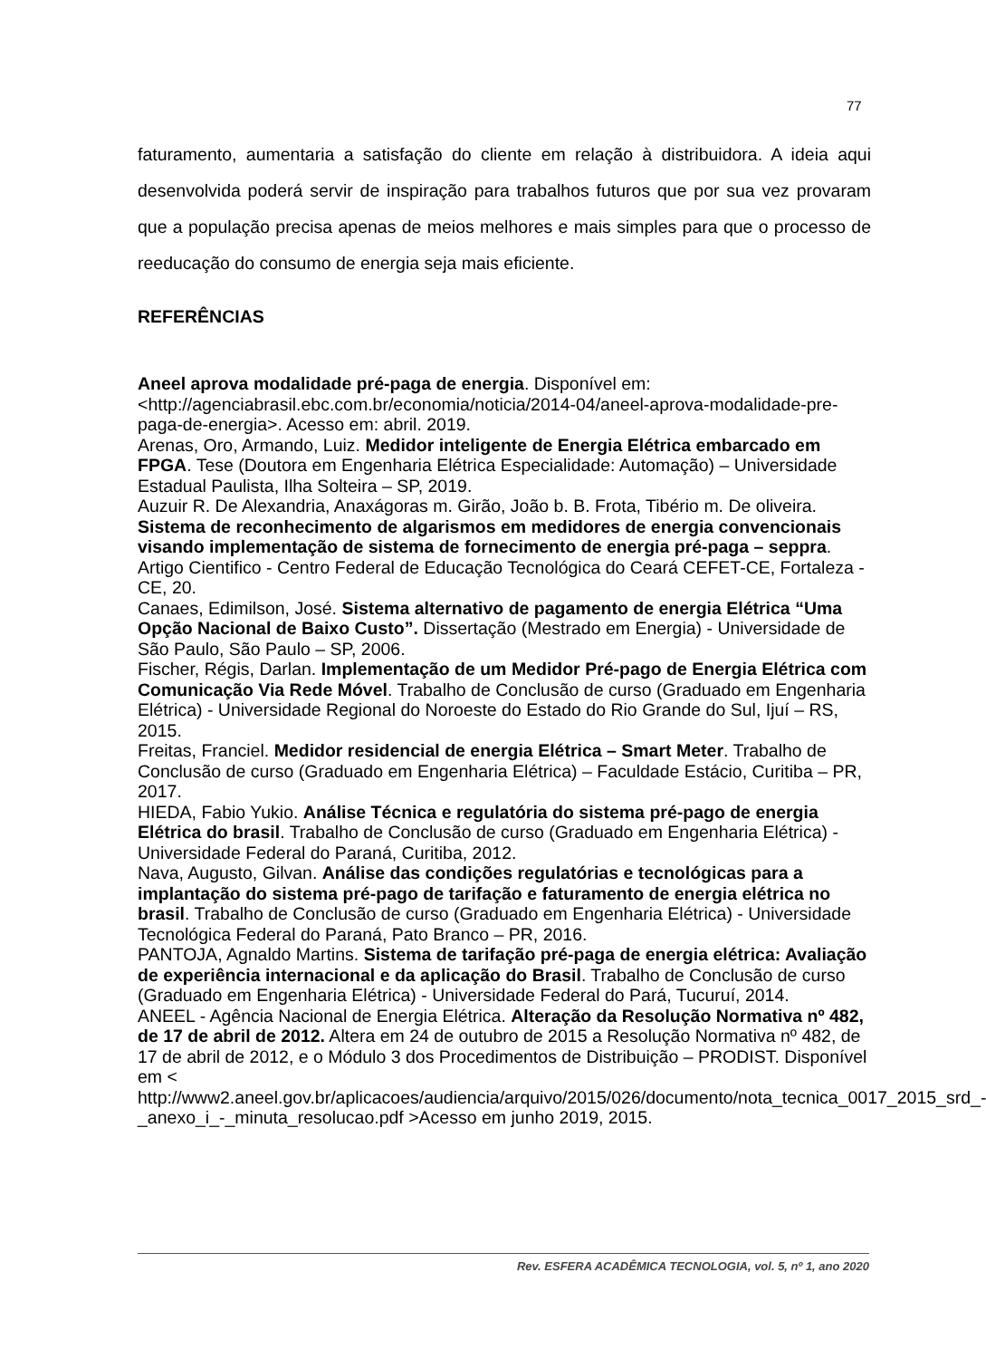77
faturamento, aumentaria a satisfação do cliente em relação à distribuidora. A ideia aqui desenvolvida poderá servir de inspiração para trabalhos futuros que por sua vez provaram que a população precisa apenas de meios melhores e mais simples para que o processo de reeducação do consumo de energia seja mais eficiente.
REFERÊNCIAS
Aneel aprova modalidade pré-paga de energia. Disponível em: <http://agenciabrasil.ebc.com.br/economia/noticia/2014-04/aneel-aprova-modalidade-pre-paga-de-energia>. Acesso em: abril. 2019.
Arenas, Oro, Armando, Luiz. Medidor inteligente de Energia Elétrica embarcado em FPGA. Tese (Doutora em Engenharia Elétrica Especialidade: Automação) – Universidade Estadual Paulista, Ilha Solteira – SP, 2019.
Auzuir R. De Alexandria, Anaxágoras m. Girão, João b. B. Frota, Tibério m. De oliveira. Sistema de reconhecimento de algarismos em medidores de energia convencionais visando implementação de sistema de fornecimento de energia pré-paga – seppra. Artigo Cientifico - Centro Federal de Educação Tecnológica do Ceará CEFET-CE, Fortaleza - CE, 20.
Canaes, Edimilson, José. Sistema alternativo de pagamento de energia Elétrica “Uma Opção Nacional de Baixo Custo”. Dissertação (Mestrado em Energia) - Universidade de São Paulo, São Paulo – SP, 2006.
Fischer, Régis, Darlan. Implementação de um Medidor Pré-pago de Energia Elétrica com Comunicação Via Rede Móvel. Trabalho de Conclusão de curso (Graduado em Engenharia Elétrica) - Universidade Regional do Noroeste do Estado do Rio Grande do Sul, Ijuí – RS, 2015.
Freitas, Franciel. Medidor residencial de energia Elétrica – Smart Meter. Trabalho de Conclusão de curso (Graduado em Engenharia Elétrica) – Faculdade Estácio, Curitiba – PR, 2017.
HIEDA, Fabio Yukio. Análise Técnica e regulatória do sistema pré-pago de energia Elétrica do brasil. Trabalho de Conclusão de curso (Graduado em Engenharia Elétrica) - Universidade Federal do Paraná, Curitiba, 2012.
Nava, Augusto, Gilvan. Análise das condições regulatórias e tecnológicas para a implantação do sistema pré-pago de tarifação e faturamento de energia elétrica no brasil. Trabalho de Conclusão de curso (Graduado em Engenharia Elétrica) - Universidade Tecnológica Federal do Paraná, Pato Branco – PR, 2016.
PANTOJA, Agnaldo Martins. Sistema de tarifação pré-paga de energia elétrica: Avaliação de experiência internacional e da aplicação do Brasil. Trabalho de Conclusão de curso (Graduado em Engenharia Elétrica) - Universidade Federal do Pará, Tucuruí, 2014.
ANEEL - Agência Nacional de Energia Elétrica. Alteração da Resolução Normativa nº 482, de 17 de abril de 2012. Altera em 24 de outubro de 2015 a Resolução Normativa nº 482, de 17 de abril de 2012, e o Módulo 3 dos Procedimentos de Distribuição – PRODIST. Disponível em < http://www2.aneel.gov.br/aplicacoes/audiencia/arquivo/2015/026/documento/nota_tecnica_0017_2015_srd_-_anexo_i_-_minuta_resolucao.pdf >Acesso em junho 2019, 2015.
Rev. ESFERA ACADÊMICA TECNOLOGIA, vol. 5, nº 1, ano 2020